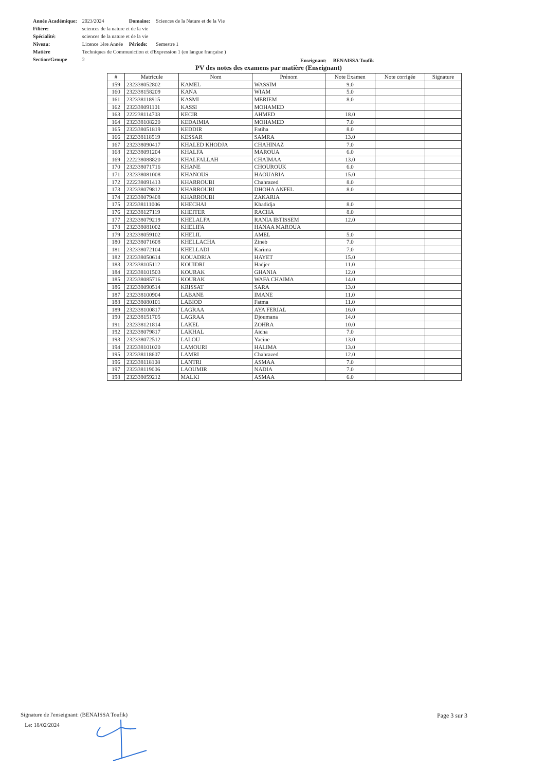| Année Académique: | 2023/2024 | Domaine: | Sciences de la Nature et de la Vie |
| Filière: | sciences de la nature et de la vie | | |
| Spécialité: | sciences de la nature et de la vie | | |
| Niveau: | Licence 1ère Année | Période: | Semestre 1 |
| Matière | Techniques de Communiction et d'Expression 1 (en langue française ) | | |
| Section/Groupe | 2 | | |
Enseignant: BENAISSA Toufik
PV des notes des examens par matière (Enseignant)
| # | Matricule | Nom | Prénom | Note Examen | Note corrigée | Signature |
| --- | --- | --- | --- | --- | --- | --- |
| 159 | 232338052802 | KAMEL | WASSIM | 9.0 | | |
| 160 | 232338158209 | KANA | WIAM | 5.0 | | |
| 161 | 232338118915 | KASMI | MERIEM | 8.0 | | |
| 162 | 232338091101 | KASSI | MOHAMED | | | |
| 163 | 222238114703 | KECIR | AHMED | 18.0 | | |
| 164 | 232338108220 | KEDAIMIA | MOHAMED | 7.0 | | |
| 165 | 232338051819 | KEDDIR | Fatiha | 8.0 | | |
| 166 | 232338118519 | KESSAR | SAMRA | 13.0 | | |
| 167 | 232338090417 | KHALED KHODJA | CHAHINAZ | 7.0 | | |
| 168 | 232338091204 | KHALFA | MAROUA | 6.0 | | |
| 169 | 222238088820 | KHALFALLAH | CHAIMAA | 13.0 | | |
| 170 | 232338071716 | KHANE | CHOUROUK | 6.0 | | |
| 171 | 232338081008 | KHANOUS | HAOUARIA | 15.0 | | |
| 172 | 222238091413 | KHARROUBI | Chahrazed | 8.0 | | |
| 173 | 232338079812 | KHARROUBI | DHOHA ANFEL | 8.0 | | |
| 174 | 232338079408 | KHARROUBI | ZAKARIA | | | |
| 175 | 232338111006 | KHECHAI | Khadidja | 8.0 | | |
| 176 | 232338127119 | KHEITER | RACHA | 8.0 | | |
| 177 | 232338079219 | KHELALFA | RANIA IBTISSEM | 12.0 | | |
| 178 | 232338081002 | KHELIFA | HANAA MAROUA | | | |
| 179 | 232338059102 | KHELIL | AMEL | 5.0 | | |
| 180 | 232338071608 | KHELLACHA | Zineb | 7.0 | | |
| 181 | 232338072104 | KHELLADI | Karima | 7.0 | | |
| 182 | 232338050614 | KOUADRIA | HAYET | 15.0 | | |
| 183 | 232338105112 | KOUIDRI | Hadjer | 11.0 | | |
| 184 | 232338101503 | KOURAK | GHANIA | 12.0 | | |
| 185 | 232338085716 | KOURAK | WAFA CHAIMA | 14.0 | | |
| 186 | 232338090514 | KRISSAT | SARA | 13.0 | | |
| 187 | 232338100904 | LABANE | IMANE | 11.0 | | |
| 188 | 232338080101 | LABIOD | Fatma | 11.0 | | |
| 189 | 232338100817 | LAGRAA | AYA FERIAL | 16.0 | | |
| 190 | 232338151705 | LAGRAA | Djoumana | 14.0 | | |
| 191 | 232338121814 | LAKEL | ZOHRA | 10.0 | | |
| 192 | 232338079817 | LAKHAL | Aicha | 7.0 | | |
| 193 | 232338072512 | LALOU | Yacine | 13.0 | | |
| 194 | 232338101020 | LAMOURI | HALIMA | 13.0 | | |
| 195 | 232338118607 | LAMRI | Chahrazed | 12.0 | | |
| 196 | 232338118108 | LANTRI | ASMAA | 7.0 | | |
| 197 | 232338119006 | LAOUMIR | NADIA | 7.0 | | |
| 198 | 232338059212 | MALKI | ASMAA | 6.0 | | |
Signature de l'enseignant: (BENAISSA Toufik)
Le: 18/02/2024
Page 3 sur 3